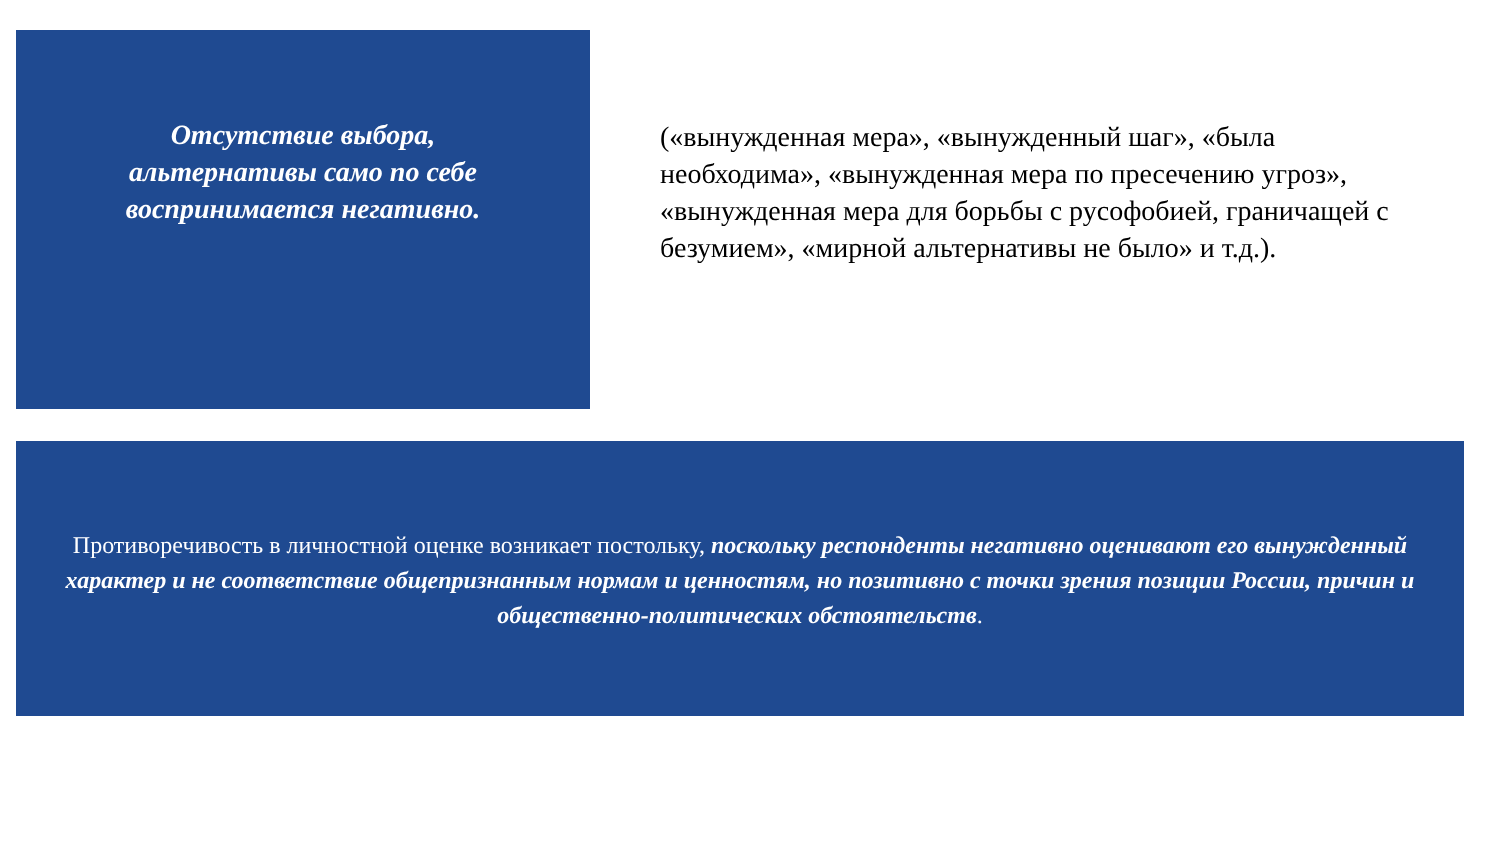Отсутствие выбора, альтернативы само по себе воспринимается негативно.
(«вынужденная мера», «вынужденный шаг», «была необходима», «вынужденная мера по пресечению угроз», «вынужденная мера для борьбы с русофобией, граничащей с безумием», «мирной альтернативы не было» и т.д.).
Противоречивость в личностной оценке возникает постольку, поскольку респонденты негативно оценивают его вынужденный характер и не соответствие общепризнанным нормам и ценностям, но позитивно с точки зрения позиции России, причин и общественно-политических обстоятельств.